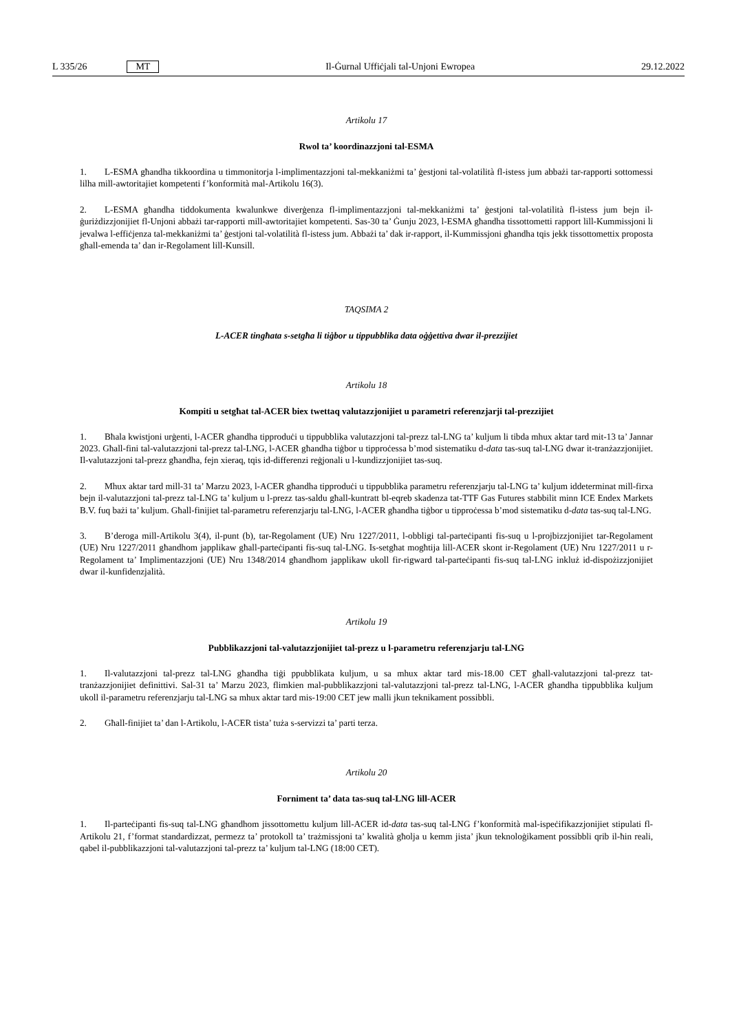L 335/26 MT
Il-Ġurnal Uffiċjali tal-Unjoni Ewropea 29.12.2022
Artikolu 17
Rwol ta’ koordinazzjoni tal-ESMA
1. L-ESMA għandha tikkoordina u timmonitorja l-implimentazzjoni tal-mekkaniżmi ta’ ġestjoni tal-volatilità fl-istess jum abbażi tar-rapporti sottomessi lilha mill-awtoritajiet kompetenti f’konformità mal-Artikolu 16(3).
2. L-ESMA għandha tiddokumenta kwalunkwe diverġenza fl-implimentazzjoni tal-mekkaniżmi ta’ ġestjoni tal-volatilità fl-istess jum bejn il-ġuriżdizzjonijiet fl-Unjoni abbażi tar-rapporti mill-awtoritajiet kompetenti. Sas-30 ta’ Ġunju 2023, l-ESMA għandha tissottometti rapport lill-Kummissjoni li jevalwa l-effiċjenza tal-mekkaniżmi ta’ ġestjoni tal-volatilità fl-istess jum. Abbażi ta’ dak ir-rapport, il-Kummissjoni għandha tqis jekk tissottomettix proposta għall-emenda ta’ dan ir-Regolament lill-Kunsill.
TAQSIMA 2
L-ACER tingħata s-setgħa li tiġbor u tippubblika data oġġettiva dwar il-prezzijiet
Artikolu 18
Kompiti u setgħat tal-ACER biex twettaq valutazzjonijiet u parametri referenzjarji tal-prezzijiet
1. Bħala kwistjoni urġenti, l-ACER għandha tipproduċi u tippubblika valutazzjoni tal-prezz tal-LNG ta’ kuljum li tibda mhux aktar tard mit-13 ta’ Jannar 2023. Għall-fini tal-valutazzjoni tal-prezz tal-LNG, l-ACER għandha tiġbor u tipproċessa b’mod sistematiku d-data tas-suq tal-LNG dwar it-tranżazzjonijiet. Il-valutazzjoni tal-prezz għandha, fejn xieraq, tqis id-differenzi reġjonali u l-kundizzjonijiet tas-suq.
2. Mhux aktar tard mill-31 ta’ Marzu 2023, l-ACER għandha tipproduċi u tippubblika parametru referenzjarju tal-LNG ta’ kuljum iddeterminat mill-firxa bejn il-valutazzjoni tal-prezz tal-LNG ta’ kuljum u l-prezz tas-saldu għall-kuntratt bl-eqreb skadenza tat-TTF Gas Futures stabbilit minn ICE Endex Markets B.V. fuq bażi ta’ kuljum. Għall-finijiet tal-parametru referenzjarju tal-LNG, l-ACER għandha tiġbor u tipproċessa b’mod sistematiku d-data tas-suq tal-LNG.
3. B’deroga mill-Artikolu 3(4), il-punt (b), tar-Regolament (UE) Nru 1227/2011, l-obbligi tal-parteċipanti fis-suq u l-projbizzjonijiet tar-Regolament (UE) Nru 1227/2011 għandhom japplikaw għall-parteċipanti fis-suq tal-LNG. Is-setgħat mogħtija lill-ACER skont ir-Regolament (UE) Nru 1227/2011 u r-Regolament ta’ Implimentazzjoni (UE) Nru 1348/2014 għandhom japplikaw ukoll fir-rigward tal-parteċipanti fis-suq tal-LNG inkluż id-dispożizzjonijiet dwar il-kunfidenzjalità.
Artikolu 19
Pubblikazzjoni tal-valutazzjonijiet tal-prezz u l-parametru referenzjarju tal-LNG
1. Il-valutazzjoni tal-prezz tal-LNG għandha tiġi ppubblikata kuljum, u sa mhux aktar tard mis-18.00 CET għall-valutazzjoni tal-prezz tat-tranżazzjonijiet definittivi. Sal-31 ta’ Marzu 2023, flimkien mal-pubblikazzjoni tal-valutazzjoni tal-prezz tal-LNG, l-ACER għandha tippubblika kuljum ukoll il-parametru referenzjarju tal-LNG sa mhux aktar tard mis-19:00 CET jew malli jkun teknikament possibbli.
2. Għall-finijiet ta’ dan l-Artikolu, l-ACER tista’ tuża s-servizzi ta’ parti terza.
Artikolu 20
Forniment ta’ data tas-suq tal-LNG lill-ACER
1. Il-parteċipanti fis-suq tal-LNG għandhom jissottomettu kuljum lill-ACER id-data tas-suq tal-LNG f’konformità mal-ispeċifikazzjonijiet stipulati fl-Artikolu 21, f’format standardizzat, permezz ta’ protokoll ta’ trażmissjoni ta’ kwalità għolja u kemm jista’ jkun teknoloġikament possibbli qrib il-ħin reali, qabel il-pubblikazzjoni tal-valutazzjoni tal-prezz ta’ kuljum tal-LNG (18:00 CET).